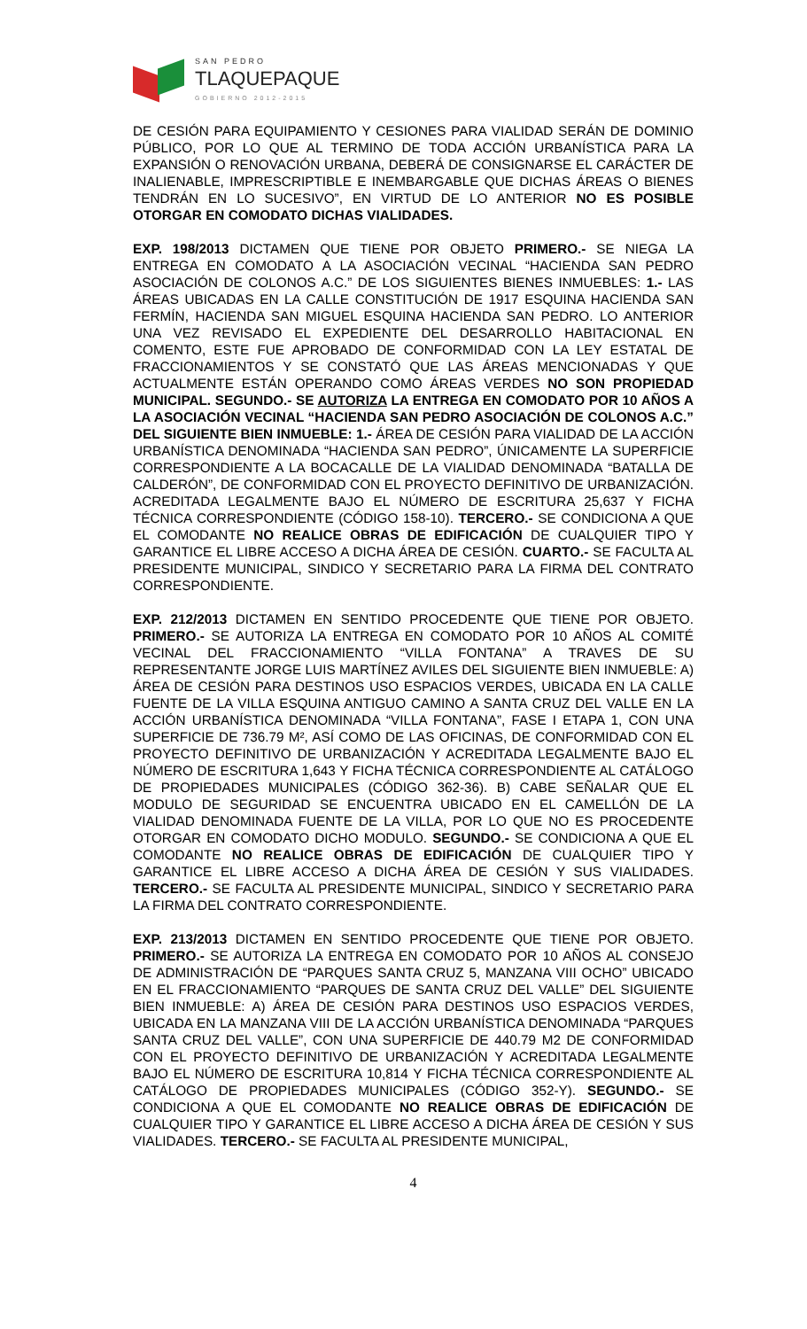SAN PEDRO
TLAQUEPAQUE
GOBIERNO 2012-2015
DE CESIÓN PARA EQUIPAMIENTO Y CESIONES PARA VIALIDAD SERÁN DE DOMINIO PÚBLICO, POR LO QUE AL TERMINO DE TODA ACCIÓN URBANÍSTICA PARA LA EXPANSIÓN O RENOVACIÓN URBANA, DEBERÁ DE CONSIGNARSE EL CARÁCTER DE INALIENABLE, IMPRESCRIPTIBLE E INEMBARGABLE QUE DICHAS ÁREAS O BIENES TENDRÁN EN LO SUCESIVO”, EN VIRTUD DE LO ANTERIOR NO ES POSIBLE OTORGAR EN COMODATO DICHAS VIALIDADES.
EXP. 198/2013 DICTAMEN QUE TIENE POR OBJETO PRIMERO.- SE NIEGA LA ENTREGA EN COMODATO A LA ASOCIACIÓN VECINAL “HACIENDA SAN PEDRO ASOCIACIÓN DE COLONOS A.C.” DE LOS SIGUIENTES BIENES INMUEBLES: 1.- LAS ÁREAS UBICADAS EN LA CALLE CONSTITUCIÓN DE 1917 ESQUINA HACIENDA SAN FERMÍN, HACIENDA SAN MIGUEL ESQUINA HACIENDA SAN PEDRO. LO ANTERIOR UNA VEZ REVISADO EL EXPEDIENTE DEL DESARROLLO HABITACIONAL EN COMENTO, ESTE FUE APROBADO DE CONFORMIDAD CON LA LEY ESTATAL DE FRACCIONAMIENTOS Y SE CONSTATÓ QUE LAS ÁREAS MENCIONADAS Y QUE ACTUALMENTE ESTÁN OPERANDO COMO ÁREAS VERDES NO SON PROPIEDAD MUNICIPAL. SEGUNDO.- SE AUTORIZA LA ENTREGA EN COMODATO POR 10 AÑOS A LA ASOCIACIÓN VECINAL “HACIENDA SAN PEDRO ASOCIACIÓN DE COLONOS A.C.” DEL SIGUIENTE BIEN INMUEBLE: 1.- ÁREA DE CESIÓN PARA VIALIDAD DE LA ACCIÓN URBANÍSTICA DENOMINADA “HACIENDA SAN PEDRO”, ÚNICAMENTE LA SUPERFICIE CORRESPONDIENTE A LA BOCACALLE DE LA VIALIDAD DENOMINADA “BATALLA DE CALDERÓN”, DE CONFORMIDAD CON EL PROYECTO DEFINITIVO DE URBANIZACIÓN. ACREDITADA LEGALMENTE BAJO EL NÚMERO DE ESCRITURA 25,637 Y FICHA TÉCNICA CORRESPONDIENTE (CÓDIGO 158-10). TERCERO.- SE CONDICIONA A QUE EL COMODANTE NO REALICE OBRAS DE EDIFICACIÓN DE CUALQUIER TIPO Y GARANTICE EL LIBRE ACCESO A DICHA ÁREA DE CESIÓN. CUARTO.- SE FACULTA AL PRESIDENTE MUNICIPAL, SINDICO Y SECRETARIO PARA LA FIRMA DEL CONTRATO CORRESPONDIENTE.
EXP. 212/2013 DICTAMEN EN SENTIDO PROCEDENTE QUE TIENE POR OBJETO. PRIMERO.- SE AUTORIZA LA ENTREGA EN COMODATO POR 10 AÑOS AL COMITÉ VECINAL DEL FRACCIONAMIENTO “VILLA FONTANA” A TRAVES DE SU REPRESENTANTE JORGE LUIS MARTÍNEZ AVILES DEL SIGUIENTE BIEN INMUEBLE: A) ÁREA DE CESIÓN PARA DESTINOS USO ESPACIOS VERDES, UBICADA EN LA CALLE FUENTE DE LA VILLA ESQUINA ANTIGUO CAMINO A SANTA CRUZ DEL VALLE EN LA ACCIÓN URBANÍSTICA DENOMINADA “VILLA FONTANA”, FASE I ETAPA 1, CON UNA SUPERFICIE DE 736.79 M², ASÍ COMO DE LAS OFICINAS, DE CONFORMIDAD CON EL PROYECTO DEFINITIVO DE URBANIZACIÓN Y ACREDITADA LEGALMENTE BAJO EL NÚMERO DE ESCRITURA 1,643 Y FICHA TÉCNICA CORRESPONDIENTE AL CATÁLOGO DE PROPIEDADES MUNICIPALES (CÓDIGO 362-36). B) CABE SEÑALAR QUE EL MODULO DE SEGURIDAD SE ENCUENTRA UBICADO EN EL CAMELLÓN DE LA VIALIDAD DENOMINADA FUENTE DE LA VILLA, POR LO QUE NO ES PROCEDENTE OTORGAR EN COMODATO DICHO MODULO. SEGUNDO.- SE CONDICIONA A QUE EL COMODANTE NO REALICE OBRAS DE EDIFICACIÓN DE CUALQUIER TIPO Y GARANTICE EL LIBRE ACCESO A DICHA ÁREA DE CESIÓN Y SUS VIALIDADES. TERCERO.- SE FACULTA AL PRESIDENTE MUNICIPAL, SINDICO Y SECRETARIO PARA LA FIRMA DEL CONTRATO CORRESPONDIENTE.
EXP. 213/2013 DICTAMEN EN SENTIDO PROCEDENTE QUE TIENE POR OBJETO. PRIMERO.- SE AUTORIZA LA ENTREGA EN COMODATO POR 10 AÑOS AL CONSEJO DE ADMINISTRACIÓN DE “PARQUES SANTA CRUZ 5, MANZANA VIII OCHO” UBICADO EN EL FRACCIONAMIENTO “PARQUES DE SANTA CRUZ DEL VALLE” DEL SIGUIENTE BIEN INMUEBLE: A) ÁREA DE CESIÓN PARA DESTINOS USO ESPACIOS VERDES, UBICADA EN LA MANZANA VIII DE LA ACCIÓN URBANÍSTICA DENOMINADA “PARQUES SANTA CRUZ DEL VALLE”, CON UNA SUPERFICIE DE 440.79 M2 DE CONFORMIDAD CON EL PROYECTO DEFINITIVO DE URBANIZACIÓN Y ACREDITADA LEGALMENTE BAJO EL NÚMERO DE ESCRITURA 10,814 Y FICHA TÉCNICA CORRESPONDIENTE AL CATÁLOGO DE PROPIEDADES MUNICIPALES (CÓDIGO 352-Y). SEGUNDO.- SE CONDICIONA A QUE EL COMODANTE NO REALICE OBRAS DE EDIFICACIÓN DE CUALQUIER TIPO Y GARANTICE EL LIBRE ACCESO A DICHA ÁREA DE CESIÓN Y SUS VIALIDADES. TERCERO.- SE FACULTA AL PRESIDENTE MUNICIPAL,
4